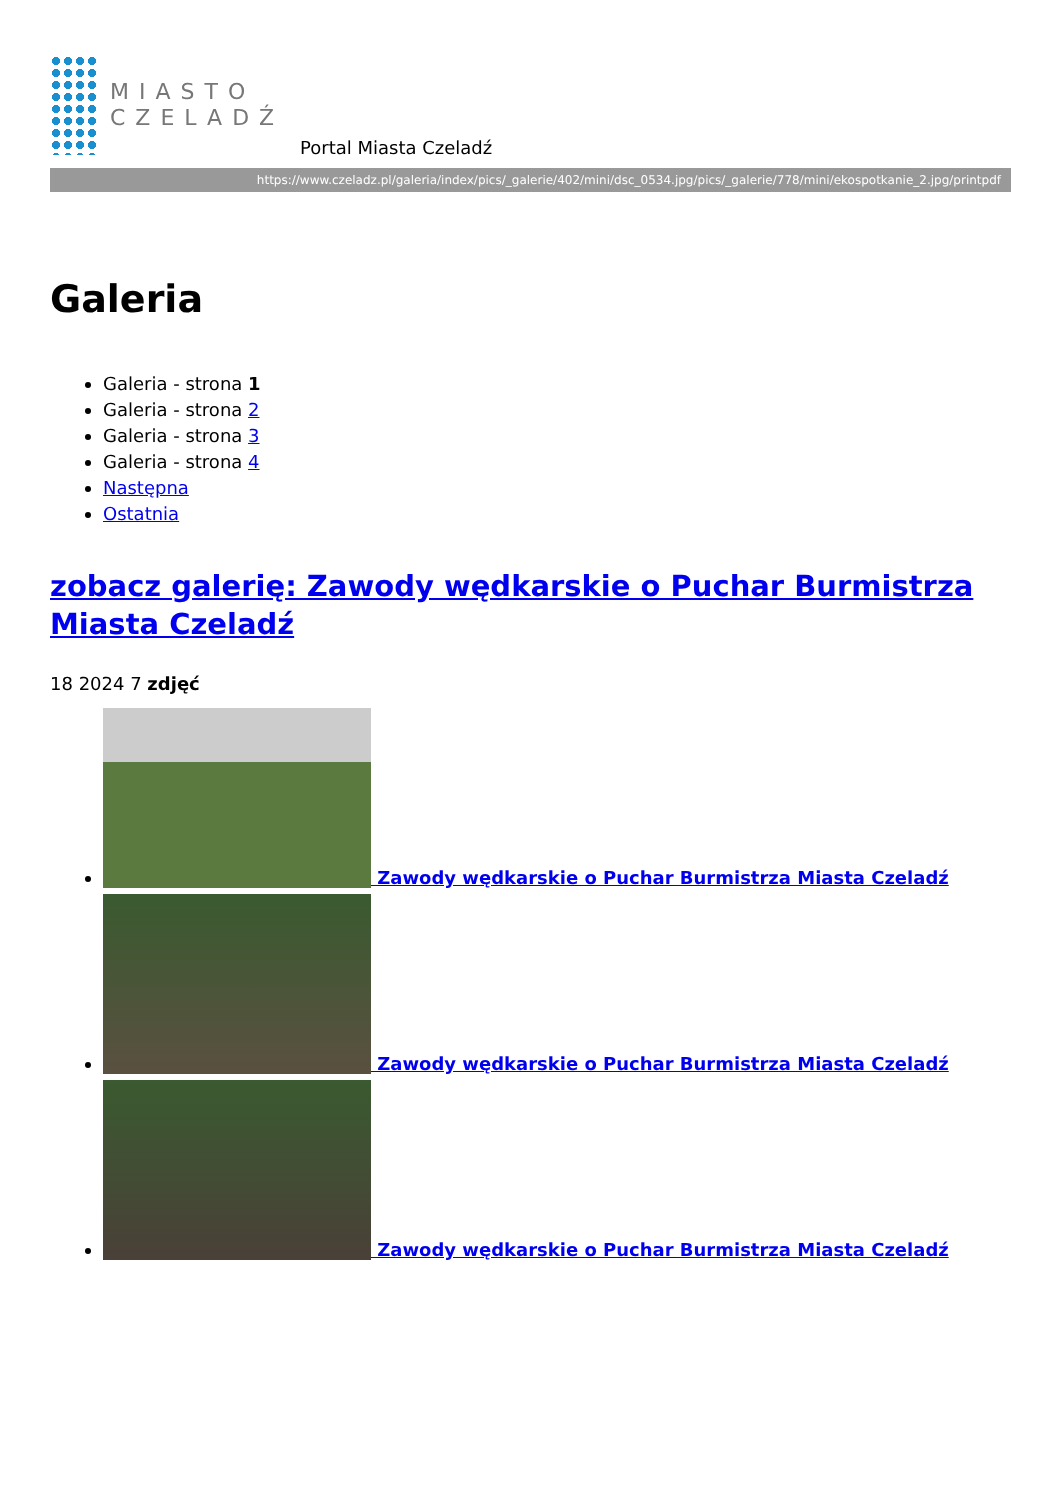MIASTO
CZELADŹ
Portal Miasta Czeladź
https://www.czeladz.pl/galeria/index/pics/_galerie/402/mini/dsc_0534.jpg/pics/_galerie/778/mini/ekospotkanie_2.jpg/printpdf
Galeria
Galeria - strona 1
Galeria - strona 2
Galeria - strona 3
Galeria - strona 4
Następna
Ostatnia
zobacz galerię: Zawody wędkarskie o Puchar Burmistrza Miasta Czeladź
18 2024 7 zdjęć
Zawody wędkarskie o Puchar Burmistrza Miasta Czeladź
Zawody wędkarskie o Puchar Burmistrza Miasta Czeladź
Zawody wędkarskie o Puchar Burmistrza Miasta Czeladź